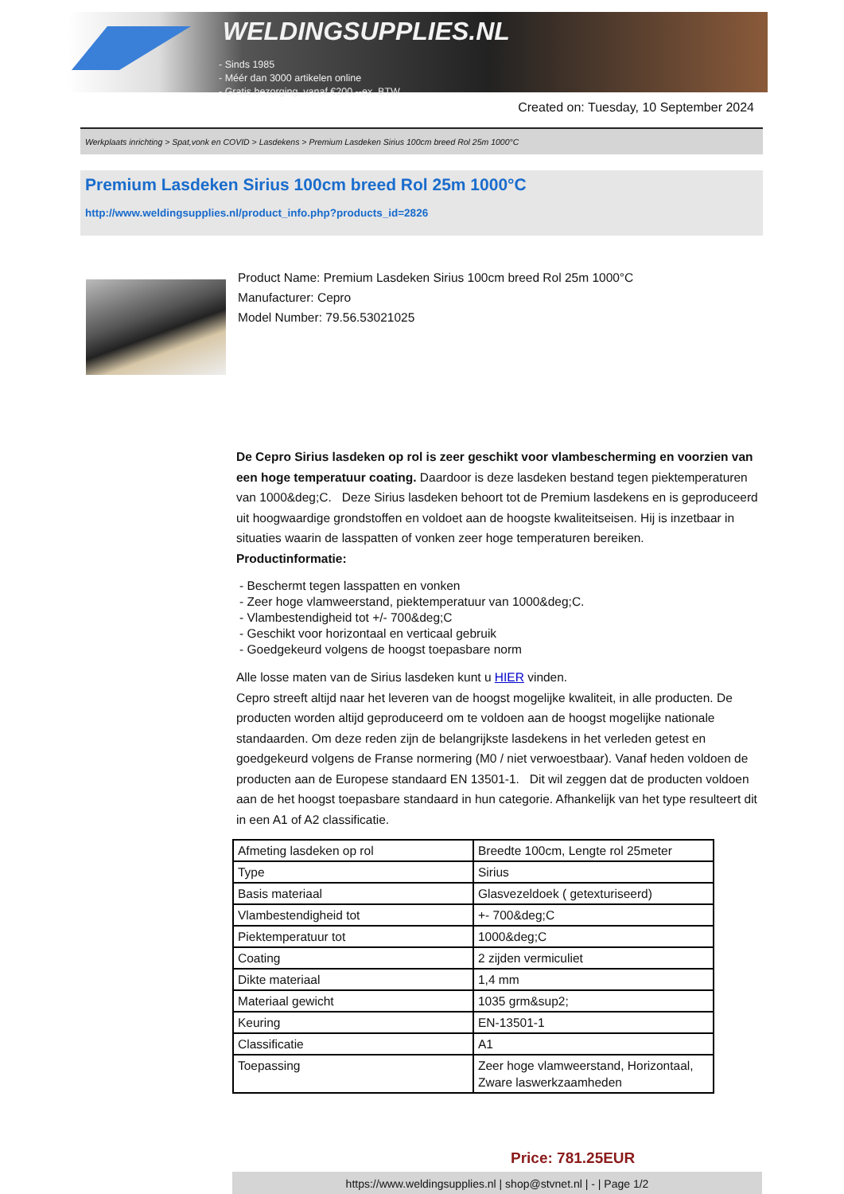WELDINGSUPPLIES.NL
- Sinds 1985
- Méér dan 3000 artikelen online
- Gratis bezorging, vanaf €200,--ex. BTW
Created on: Tuesday, 10 September 2024
Werkplaats inrichting > Spat,vonk en COVID > Lasdekens > Premium Lasdeken Sirius 100cm breed Rol 25m 1000°C
Premium Lasdeken Sirius 100cm breed Rol 25m 1000°C
http://www.weldingsupplies.nl/product_info.php?products_id=2826
Product Name: Premium Lasdeken Sirius 100cm breed Rol 25m 1000°C
Manufacturer: Cepro
Model Number: 79.56.53021025
De Cepro Sirius lasdeken op rol is zeer geschikt voor vlambescherming en voorzien van een hoge temperatuur coating. Daardoor is deze lasdeken bestand tegen piektemperaturen van 1000&deg;C. Deze Sirius lasdeken behoort tot de Premium lasdekens en is geproduceerd uit hoogwaardige grondstoffen en voldoet aan de hoogste kwaliteitseisen. Hij is inzetbaar in situaties waarin de lasspatten of vonken zeer hoge temperaturen bereiken. Productinformatie:
- Beschermt tegen lasspatten en vonken
- Zeer hoge vlamweerstand, piektemperatuur van 1000&deg;C.
- Vlambestendigheid tot +/- 700&deg;C
- Geschikt voor horizontaal en verticaal gebruik
- Goedgekeurd volgens de hoogst toepasbare norm
Alle losse maten van de Sirius lasdeken kunt u HIER vinden.
Cepro streeft altijd naar het leveren van de hoogst mogelijke kwaliteit, in alle producten. De producten worden altijd geproduceerd om te voldoen aan de hoogst mogelijke nationale standaarden. Om deze reden zijn de belangrijkste lasdekens in het verleden getest en goedgekeurd volgens de Franse normering (M0 / niet verwoestbaar). Vanaf heden voldoen de producten aan de Europese standaard EN 13501-1. Dit wil zeggen dat de producten voldoen aan de het hoogst toepasbare standaard in hun categorie. Afhankelijk van het type resulteert dit in een A1 of A2 classificatie.
| Afmeting lasdeken op rol | Breedte 100cm, Lengte rol 25meter |
| Type | Sirius |
| Basis materiaal | Glasvezeldoek ( getexturiseerd) |
| Vlambestendigheid tot | +- 700&deg;C |
| Piektemperatuur tot | 1000&deg;C |
| Coating | 2 zijden vermiculiet |
| Dikte materiaal | 1,4 mm |
| Materiaal gewicht | 1035 grm&sup2; |
| Keuring | EN-13501-1 |
| Classificatie | A1 |
| Toepassing | Zeer hoge vlamweerstand, Horizontaal, Zware laswerkzaamheden |
Price: 781.25EUR
https://www.weldingsupplies.nl | shop@stvnet.nl | - | Page 1/2